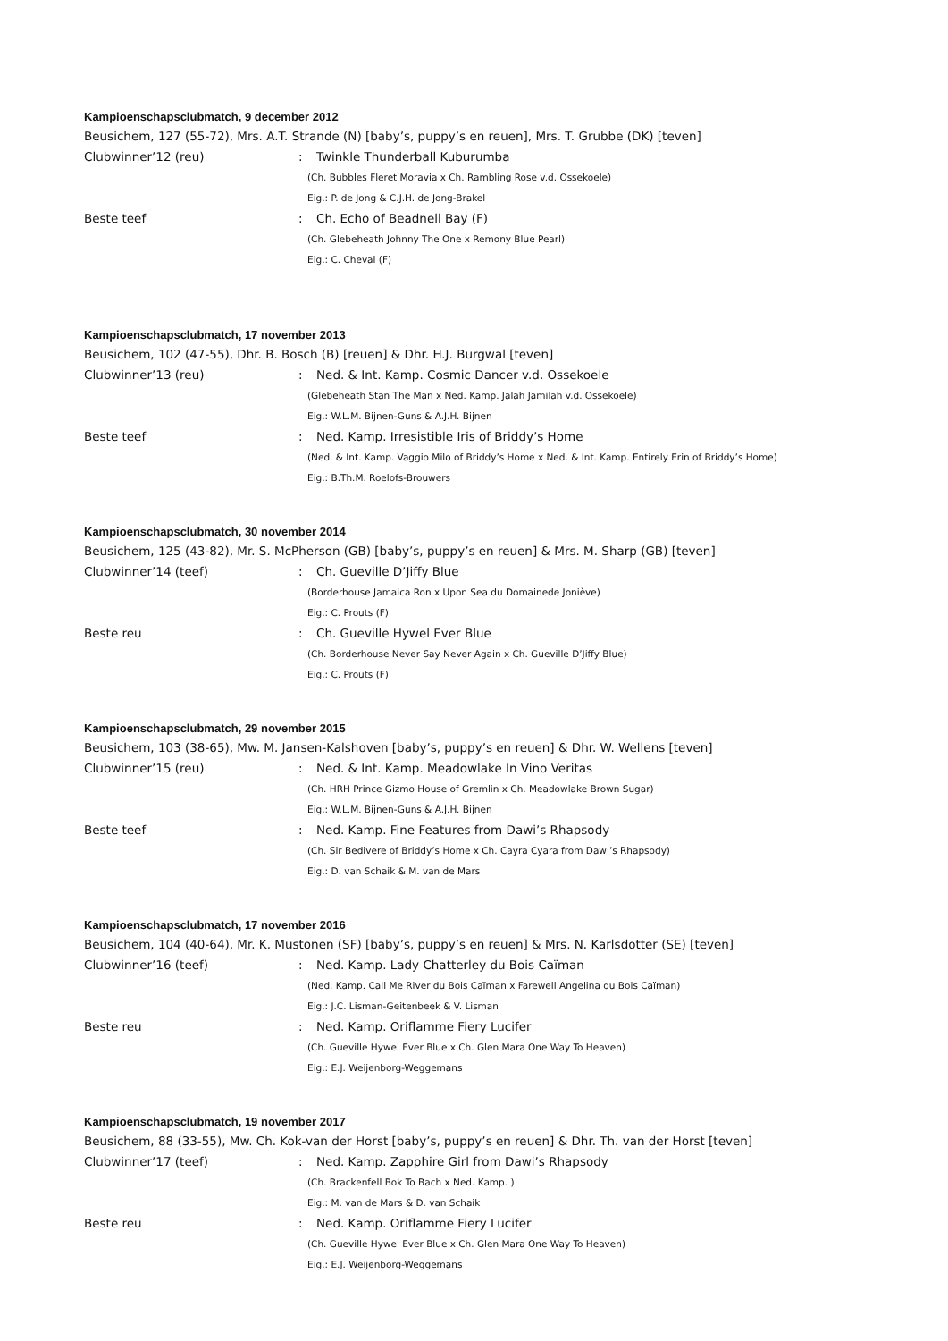Kampioenschapsclubmatch, 9 december 2012
Beusichem, 127 (55-72), Mrs. A.T. Strande (N) [baby’s, puppy’s en reuen], Mrs. T. Grubbe (DK) [teven]
Clubwinner’12 (reu): Twinkle Thunderball Kuburumba
(Ch. Bubbles Fleret Moravia x Ch. Rambling Rose v.d. Ossekoele)
Eig.: P. de Jong & C.J.H. de Jong-Brakel
Beste teef: Ch. Echo of Beadnell Bay (F)
(Ch. Glebeheath Johnny The One x Remony Blue Pearl)
Eig.: C. Cheval (F)
Kampioenschapsclubmatch, 17 november 2013
Beusichem, 102 (47-55), Dhr. B. Bosch (B) [reuen] & Dhr. H.J. Burgwal [teven]
Clubwinner’13 (reu): Ned. & Int. Kamp. Cosmic Dancer v.d. Ossekoele
(Glebeheath Stan The Man x Ned. Kamp. Jalah Jamilah v.d. Ossekoele)
Eig.: W.L.M. Bijnen-Guns & A.J.H. Bijnen
Beste teef: Ned. Kamp. Irresistible Iris of Briddy’s Home
(Ned. & Int. Kamp. Vaggio Milo of Briddy’s Home x Ned. & Int. Kamp. Entirely Erin of Briddy’s Home)
Eig.: B.Th.M. Roelofs-Brouwers
Kampioenschapsclubmatch, 30 november 2014
Beusichem, 125 (43-82), Mr. S. McPherson (GB) [baby’s, puppy’s en reuen] & Mrs. M. Sharp (GB) [teven]
Clubwinner’14 (teef): Ch. Gueville D’Jiffy Blue
(Borderhouse Jamaica Ron x Upon Sea du Domainede Joniève)
Eig.: C. Prouts (F)
Beste reu: Ch. Gueville Hywel Ever Blue
(Ch. Borderhouse Never Say Never Again x Ch. Gueville D’Jiffy Blue)
Eig.: C. Prouts (F)
Kampioenschapsclubmatch, 29 november 2015
Beusichem, 103 (38-65), Mw. M. Jansen-Kalshoven [baby’s, puppy’s en reuen] & Dhr. W. Wellens [teven]
Clubwinner’15 (reu): Ned. & Int. Kamp. Meadowlake In Vino Veritas
(Ch. HRH Prince Gizmo House of Gremlin x Ch. Meadowlake Brown Sugar)
Eig.: W.L.M. Bijnen-Guns & A.J.H. Bijnen
Beste teef: Ned. Kamp. Fine Features from Dawi’s Rhapsody
(Ch. Sir Bedivere of Briddy’s Home x Ch. Cayra Cyara from Dawi’s Rhapsody)
Eig.: D. van Schaik & M. van de Mars
Kampioenschapsclubmatch, 17 november 2016
Beusichem, 104 (40-64), Mr. K. Mustonen (SF) [baby’s, puppy’s en reuen] & Mrs. N. Karlsdotter (SE) [teven]
Clubwinner’16 (teef): Ned. Kamp. Lady Chatterley du Bois Caïman
(Ned. Kamp. Call Me River du Bois Caïman x Farewell Angelina du Bois Caïman)
Eig.: J.C. Lisman-Geitenbeek & V. Lisman
Beste reu: Ned. Kamp. Oriflamme Fiery Lucifer
(Ch. Gueville Hywel Ever Blue x Ch. Glen Mara One Way To Heaven)
Eig.: E.J. Weijenborg-Weggemans
Kampioenschapsclubmatch, 19 november 2017
Beusichem, 88 (33-55), Mw. Ch. Kok-van der Horst [baby’s, puppy’s en reuen] & Dhr. Th. van der Horst [teven]
Clubwinner’17 (teef): Ned. Kamp. Zapphire Girl from Dawi’s Rhapsody
(Ch. Brackenfell Bok To Bach x Ned. Kamp. )
Eig.: M. van de Mars & D. van Schaik
Beste reu: Ned. Kamp. Oriflamme Fiery Lucifer
(Ch. Gueville Hywel Ever Blue x Ch. Glen Mara One Way To Heaven)
Eig.: E.J. Weijenborg-Weggemans